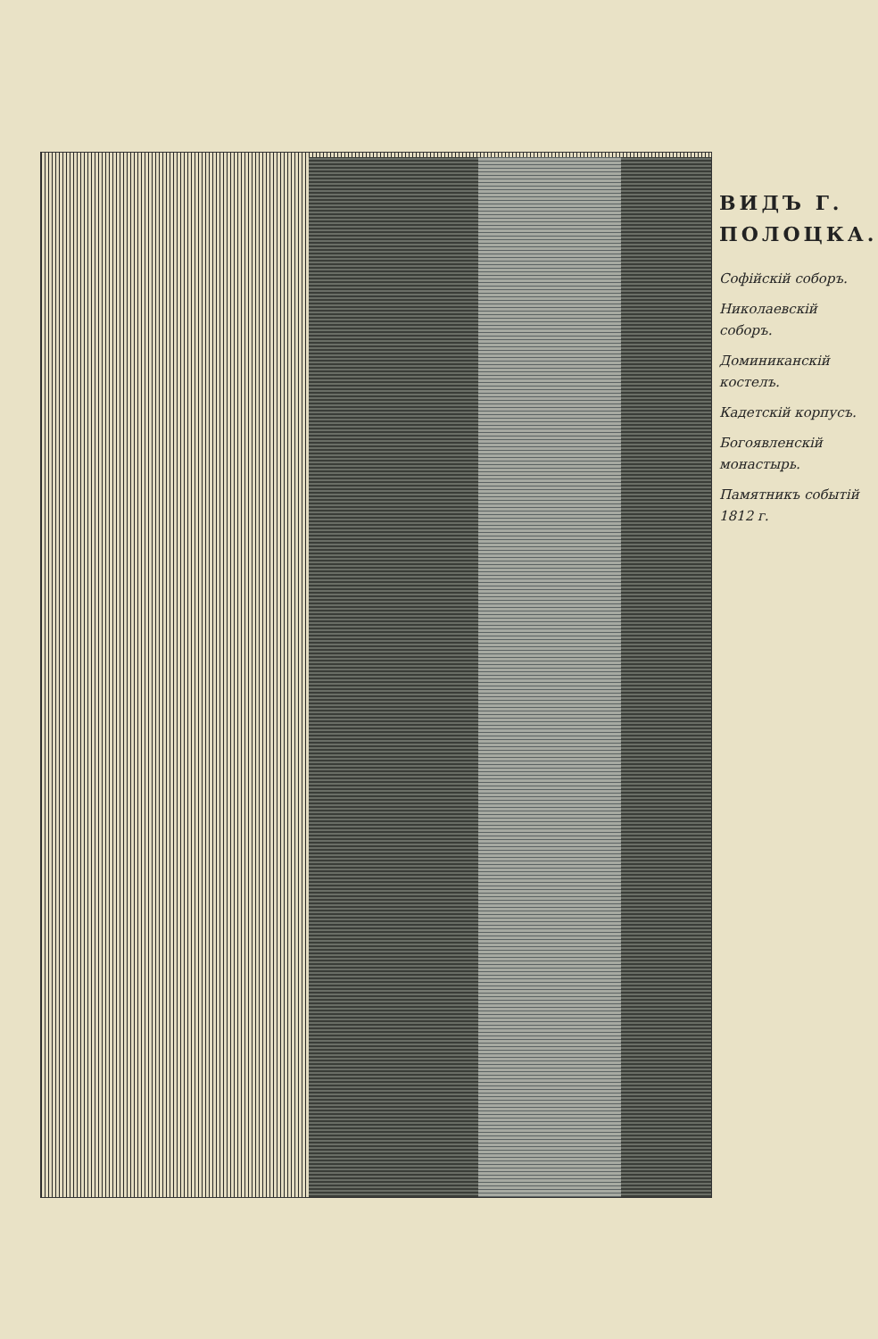ВИДЪ Г. ПОЛОЦКА.
Софійскій соборъ.
Николаевскій соборъ.
Доминиканскій костелъ.
Кадетскій корпусъ.
Богоявленскій монастырь.
Памятникъ событій 1812 г.